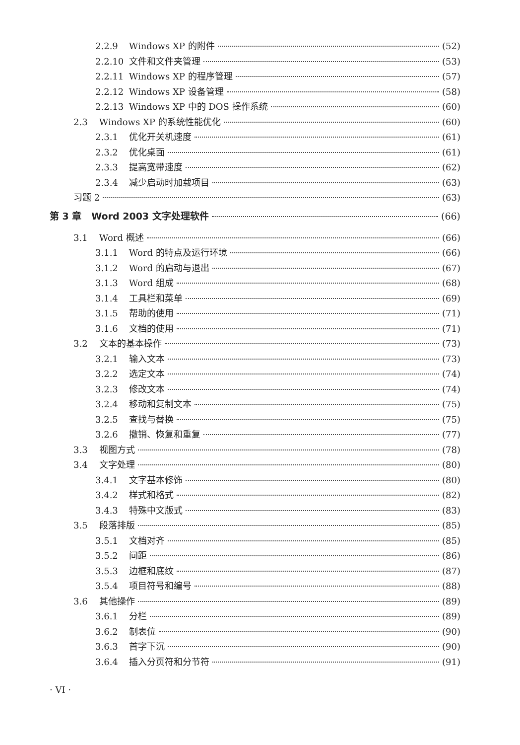2.2.9 Windows XP 的附件 (52)
2.2.10 文件和文件夹管理 (53)
2.2.11 Windows XP 的程序管理 (57)
2.2.12 Windows XP 设备管理 (58)
2.2.13 Windows XP 中的 DOS 操作系统 (60)
2.3 Windows XP 的系统性能优化 (60)
2.3.1 优化开关机速度 (61)
2.3.2 优化桌面 (61)
2.3.3 提高宽带速度 (62)
2.3.4 减少启动时加载项目 (63)
习题 2 (63)
第 3 章 Word 2003 文字处理软件 (66)
3.1 Word 概述 (66)
3.1.1 Word 的特点及运行环境 (66)
3.1.2 Word 的启动与退出 (67)
3.1.3 Word 组成 (68)
3.1.4 工具栏和菜单 (69)
3.1.5 帮助的使用 (71)
3.1.6 文档的使用 (71)
3.2 文本的基本操作 (73)
3.2.1 输入文本 (73)
3.2.2 选定文本 (74)
3.2.3 修改文本 (74)
3.2.4 移动和复制文本 (75)
3.2.5 查找与替换 (75)
3.2.6 撤销、恢复和重复 (77)
3.3 视图方式 (78)
3.4 文字处理 (80)
3.4.1 文字基本修饰 (80)
3.4.2 样式和格式 (82)
3.4.3 特殊中文版式 (83)
3.5 段落排版 (85)
3.5.1 文档对齐 (85)
3.5.2 间距 (86)
3.5.3 边框和底纹 (87)
3.5.4 项目符号和编号 (88)
3.6 其他操作 (89)
3.6.1 分栏 (89)
3.6.2 制表位 (90)
3.6.3 首字下沉 (90)
3.6.4 插入分页符和分节符 (91)
· VI ·